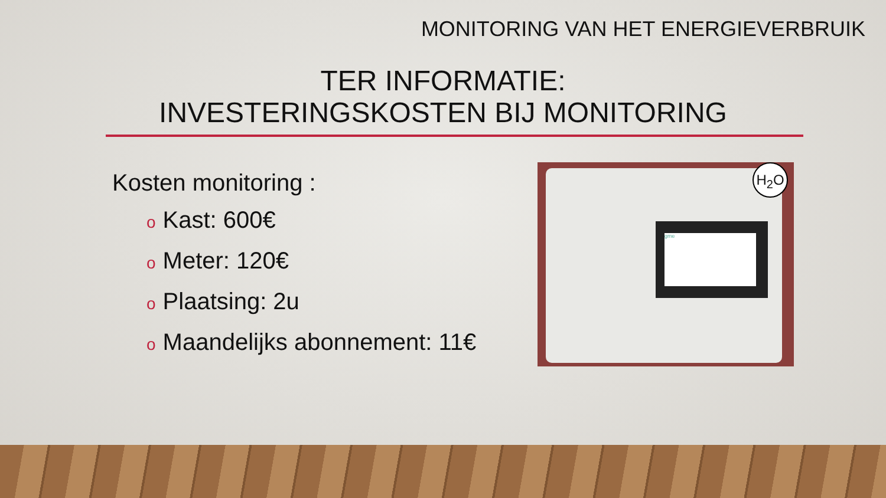MONITORING VAN HET ENERGIEVERBRUIK
TER INFORMATIE:
INVESTERINGSKOSTEN BIJ MONITORING
Kosten monitoring :
o Kast: 600€
o Meter: 120€
o Plaatsing: 2u
o Maandelijks abonnement: 11€
gme
H<sub>2</sub>O